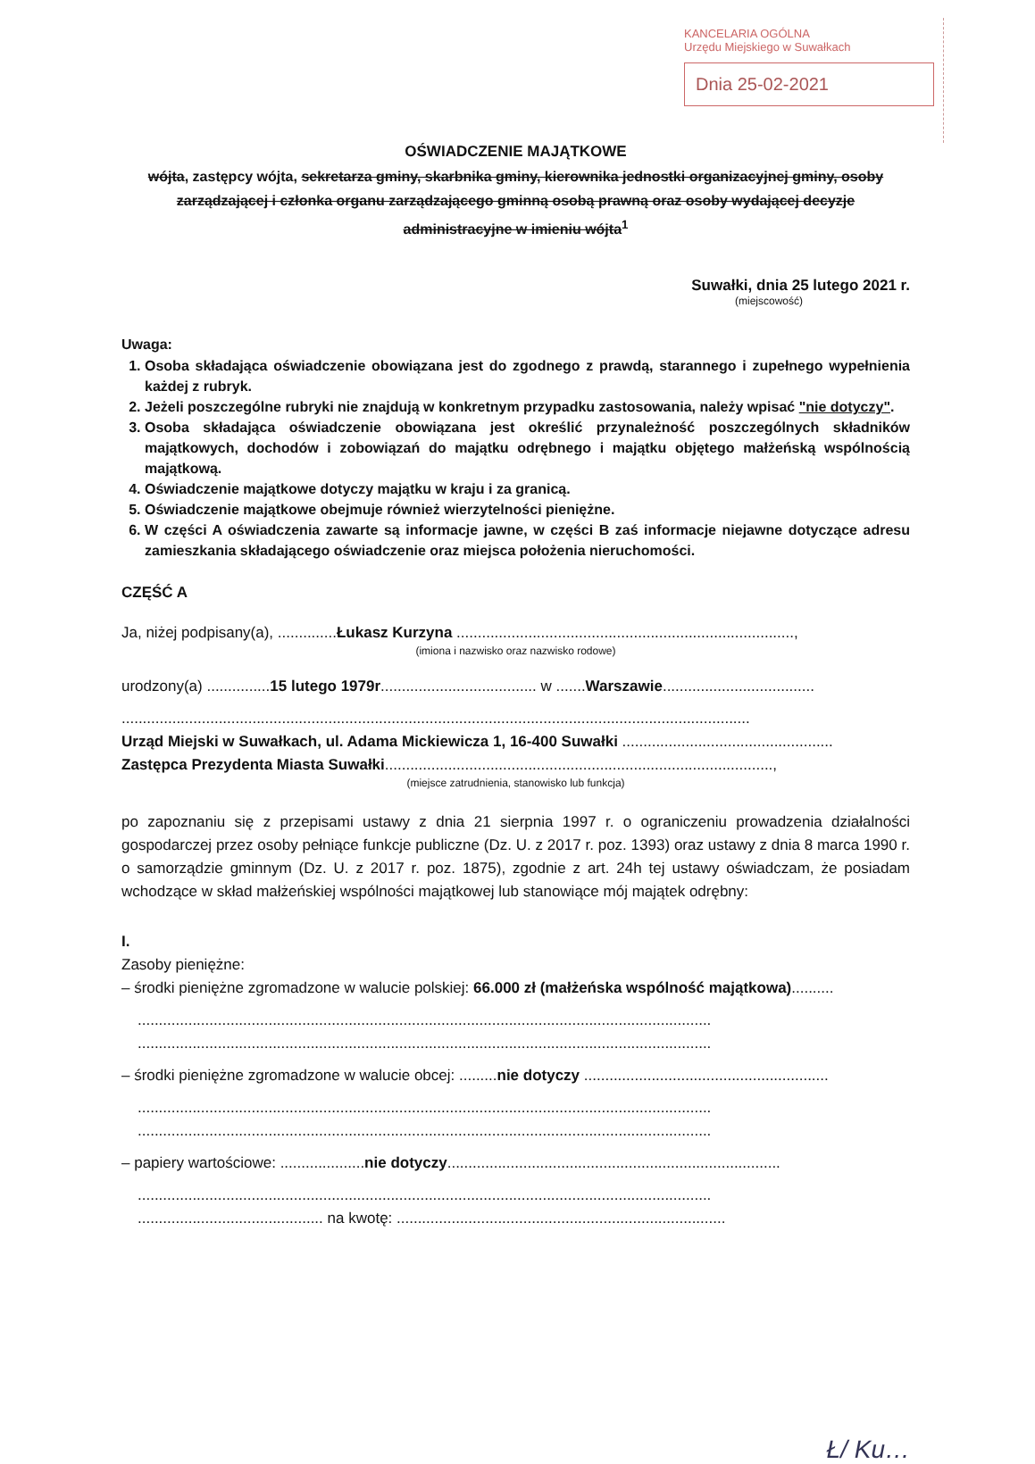KANCELARIA OGÓLNA
Urzędu Miejskiego w Suwałkach
Dnia 25-02-2021
OŚWIADCZENIE MAJĄTKOWE
wójta, zastępcy wójta, sekretarza gminy, skarbnika gminy, kierownika jednostki organizacyjnej gminy, osoby zarządzającej i członka organu zarządzającego gminną osobą prawną oraz osoby wydającej decyzje administracyjne w imieniu wójta<sup>1</sup>
Suwałki, dnia 25 lutego 2021 r.
(miejscowość)
Uwaga:
1. Osoba składająca oświadczenie obowiązana jest do zgodnego z prawdą, starannego i zupełnego wypełnienia każdej z rubryk.
2. Jeżeli poszczególne rubryki nie znajdują w konkretnym przypadku zastosowania, należy wpisać "nie dotyczy".
3. Osoba składająca oświadczenie obowiązana jest określić przynależność poszczególnych składników majątkowych, dochodów i zobowiązań do majątku odrębnego i majątku objętego małżeńską wspólnością majątkową.
4. Oświadczenie majątkowe dotyczy majątku w kraju i za granicą.
5. Oświadczenie majątkowe obejmuje również wierzytelności pieniężne.
6. W części A oświadczenia zawarte są informacje jawne, w części B zaś informacje niejawne dotyczące adresu zamieszkania składającego oświadczenie oraz miejsca położenia nieruchomości.
CZĘŚĆ A
Ja, niżej podpisany(a), ..............Łukasz Kurzyna ................................................................................,
(imiona i nazwisko oraz nazwisko rodowe)
urodzony(a) ...............15 lutego 1979r..................................... w .......Warszawie....................................
.....................................................................................................................................................
Urząd Miejski w Suwałkach, ul. Adama Mickiewicza 1, 16-400 Suwałki ..................................................
Zastępca Prezydenta Miasta Suwałki............................................................................................,
(miejsce zatrudnienia, stanowisko lub funkcja)
po zapoznaniu się z przepisami ustawy z dnia 21 sierpnia 1997 r. o ograniczeniu prowadzenia działalności gospodarczej przez osoby pełniące funkcje publiczne (Dz. U. z 2017 r. poz. 1393) oraz ustawy z dnia 8 marca 1990 r. o samorządzie gminnym (Dz. U. z 2017 r. poz. 1875), zgodnie z art. 24h tej ustawy oświadczam, że posiadam wchodzące w skład małżeńskiej wspólności majątkowej lub stanowiące mój majątek odrębny:
I.
Zasoby pieniężne:
– środki pieniężne zgromadzone w walucie polskiej: 66.000 zł (małżeńska wspólność majątkowa)..........
........................................................................................................................................
........................................................................................................................................
– środki pieniężne zgromadzone w walucie obcej: .........nie dotyczy ..........................................................
........................................................................................................................................
........................................................................................................................................
– papiery wartościowe: ....................nie dotyczy...............................................................................
........................................................................................................................................
............................................ na kwotę: ..............................................................................
Ł/ Ku…